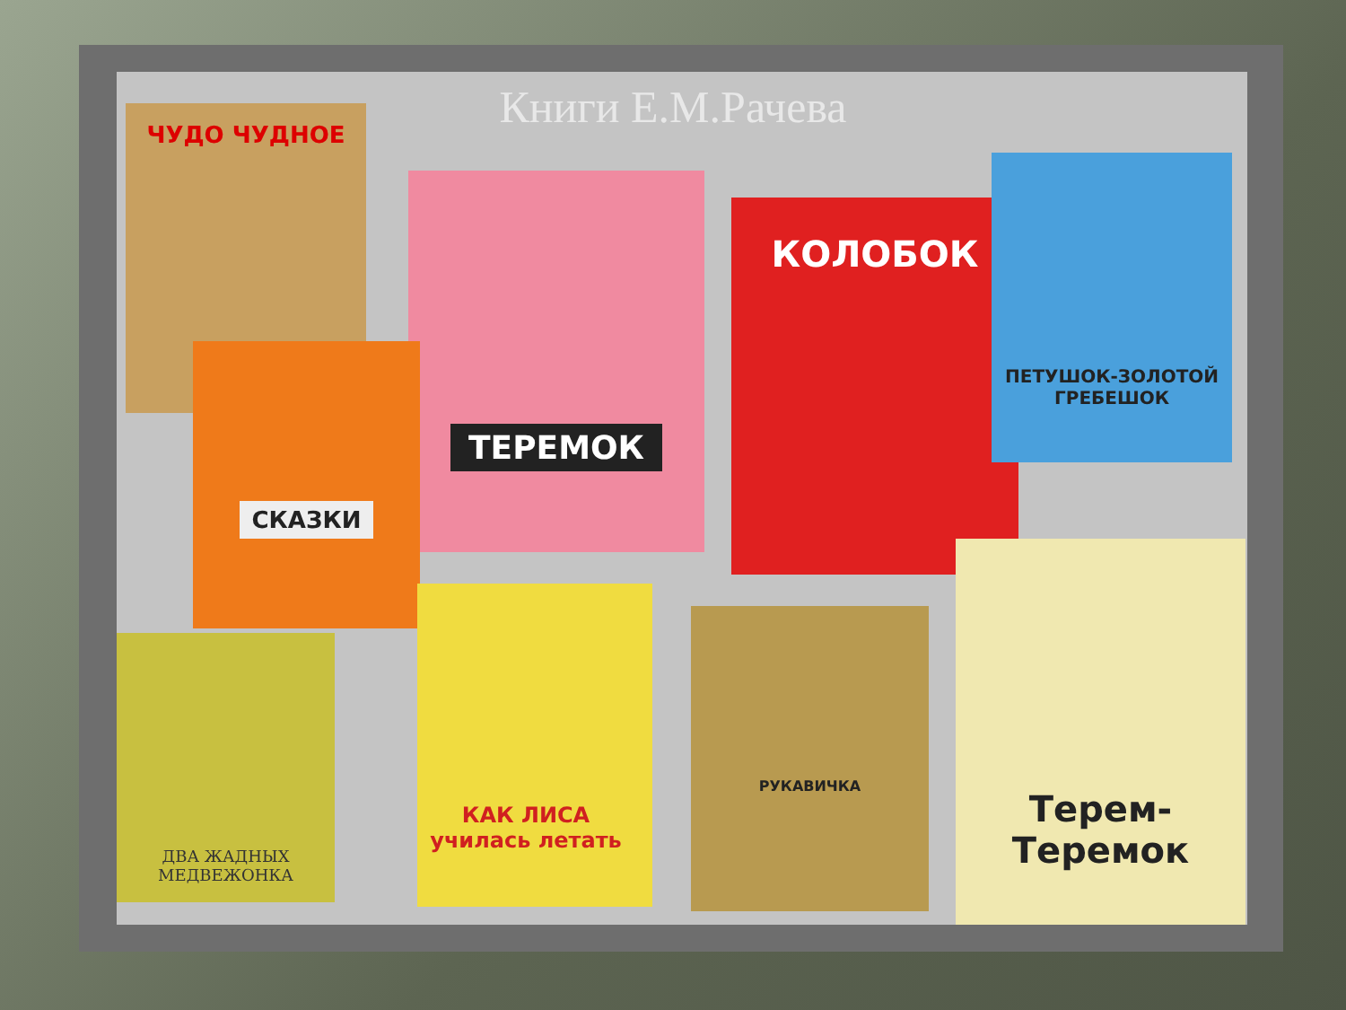Книги Е.М.Рачева ЧУДО ЧУДНОЕ
ТЕРЕМОК
КОЛОБОК
ПЕТУШОК-ЗОЛОТОЙ ГРЕБЕШОК
СКАЗКИ
ДВА ЖАДНЫХ МЕДВЕЖОНКА
КАК ЛИСА училась летать
РУКАВИЧКА
Терем-Теремок